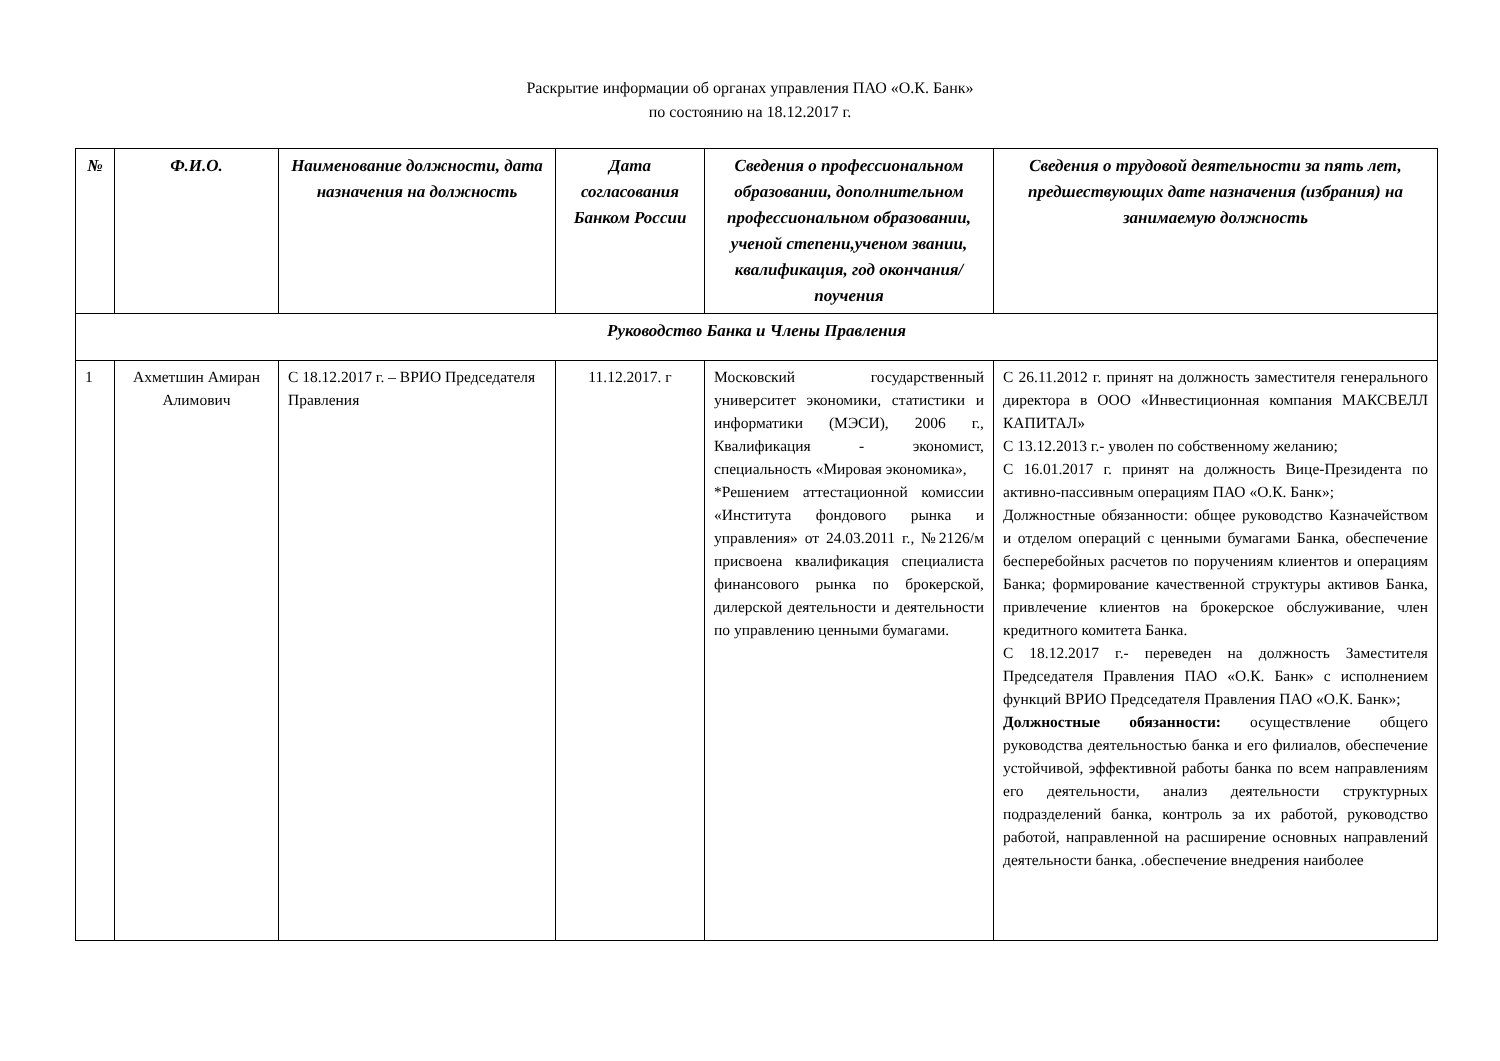Раскрытие информации об органах управления ПАО «О.К. Банк»
по состоянию на 18.12.2017 г.
| № | Ф.И.О. | Наименование должности, дата назначения на должность | Дата согласования Банком России | Сведения о профессиональном образовании, дополнительном профессиональном образовании, ученой степени,ученом звании, квалификация, год окончания/поучения | Сведения о трудовой деятельности за пять лет, предшествующих дате назначения (избрания) на занимаемую должность |
| --- | --- | --- | --- | --- | --- |
| Руководство Банка и Члены Правления | | | | | |
| 1 | Ахметшин Амиран Алимович | С 18.12.2017 г. – ВРИО Председателя Правления | 11.12.2017. г | Московский государственный университет экономики, статистики и информатики (МЭСИ), 2006 г., Квалификация - экономист, специальность «Мировая экономика», *Решением аттестационной комиссии «Института фондового рынка и управления» от 24.03.2011 г., №2126/м присвоена квалификация специалиста финансового рынка по брокерской, дилерской деятельности и деятельности по управлению ценными бумагами. | С 26.11.2012 г. принят на должность заместителя генерального директора в ООО «Инвестиционная компания МАКСВЕЛЛ КАПИТАЛ» С 13.12.2013 г.- уволен по собственному желанию; С 16.01.2017 г. принят на должность Вице-Президента по активно-пассивным операциям ПАО «О.К. Банк»; Должностные обязанности: общее руководство Казначейством и отделом операций с ценными бумагами Банка, обеспечение бесперебойных расчетов по поручениям клиентов и операциям Банка; формирование качественной структуры активов Банка, привлечение клиентов на брокерское обслуживание, член кредитного комитета Банка. С 18.12.2017 г.- переведен на должность Заместителя Председателя Правления ПАО «О.К. Банк» с исполнением функций ВРИО Председателя Правления ПАО «О.К. Банк»; Должностные обязанности: осуществление общего руководства деятельностью банка и его филиалов, обеспечение устойчивой, эффективной работы банка по всем направлениям его деятельности, анализ деятельности структурных подразделений банка, контроль за их работой, руководство работой, направленной на расширение основных направлений деятельности банка, .обеспечение внедрения наиболее |